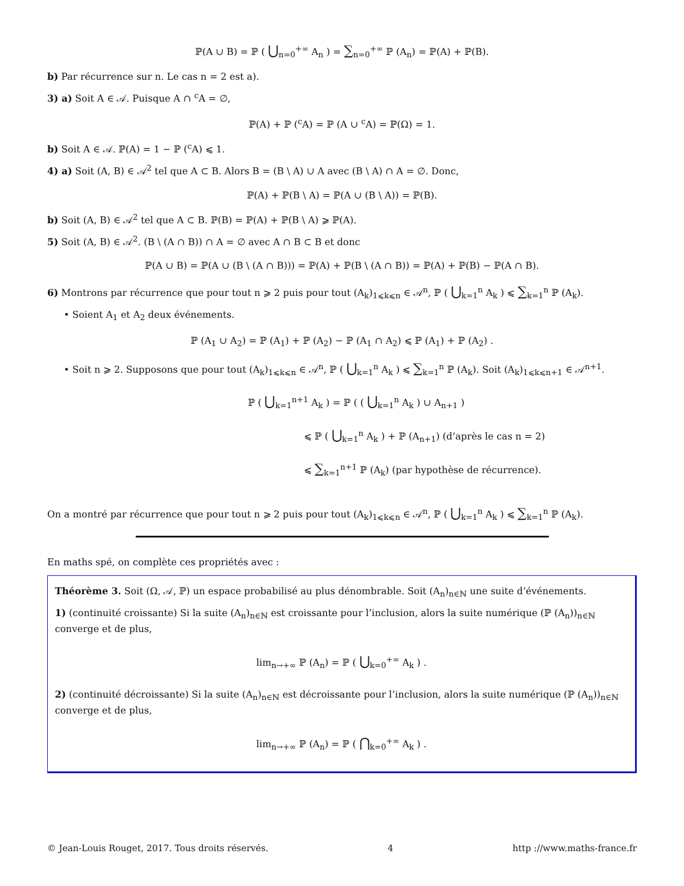ℙ(A ∪ B) = ℙ ( ⋃<sub>n=0</sub><sup>+∞</sup> A<sub>n</sub> ) = ∑<sub>n=0</sub><sup>+∞</sup> ℙ (A<sub>n</sub>) = ℙ(A) + ℙ(B).
b) Par récurrence sur n. Le cas n = 2 est a).
3) a) Soit A ∈ 𝒜. Puisque A ∩ <sup>c</sup>A = ∅,
ℙ(A) + ℙ (<sup>c</sup>A) = ℙ (A ∪ <sup>c</sup>A) = ℙ(Ω) = 1.
b) Soit A ∈ 𝒜. ℙ(A) = 1 − ℙ (<sup>c</sup>A) ⩽ 1.
4) a) Soit (A, B) ∈ 𝒜<sup>2</sup> tel que A ⊂ B. Alors B = (B \ A) ∪ A avec (B \ A) ∩ A = ∅. Donc,
ℙ(A) + ℙ(B \ A) = ℙ(A ∪ (B \ A)) = ℙ(B).
b) Soit (A, B) ∈ 𝒜<sup>2</sup> tel que A ⊂ B. ℙ(B) = ℙ(A) + ℙ(B \ A) ⩾ ℙ(A).
5) Soit (A, B) ∈ 𝒜<sup>2</sup>. (B \ (A ∩ B)) ∩ A = ∅ avec A ∩ B ⊂ B et donc
ℙ(A ∪ B) = ℙ(A ∪ (B \ (A ∩ B))) = ℙ(A) + ℙ(B \ (A ∩ B)) = ℙ(A) + ℙ(B) − ℙ(A ∩ B).
6) Montrons par récurrence que pour tout n ⩾ 2 puis pour tout (A<sub>k</sub>)<sub>1⩽k⩽n</sub> ∈ 𝒜<sup>n</sup>, ℙ ( ⋃<sub>k=1</sub><sup>n</sup> A<sub>k</sub> ) ⩽ ∑<sub>k=1</sub><sup>n</sup> ℙ (A<sub>k</sub>).
• Soient A<sub>1</sub> et A<sub>2</sub> deux événements.
ℙ (A<sub>1</sub> ∪ A<sub>2</sub>) = ℙ (A<sub>1</sub>) + ℙ (A<sub>2</sub>) − ℙ (A<sub>1</sub> ∩ A<sub>2</sub>) ⩽ ℙ (A<sub>1</sub>) + ℙ (A<sub>2</sub>) .
• Soit n ⩾ 2. Supposons que pour tout (A<sub>k</sub>)<sub>1⩽k⩽n</sub> ∈ 𝒜<sup>n</sup>, ℙ ( ⋃<sub>k=1</sub><sup>n</sup> A<sub>k</sub> ) ⩽ ∑<sub>k=1</sub><sup>n</sup> ℙ (A<sub>k</sub>). Soit (A<sub>k</sub>)<sub>1⩽k⩽n+1</sub> ∈ 𝒜<sup>n+1</sup>.
ℙ ( ⋃<sub>k=1</sub><sup>n+1</sup> A<sub>k</sub> ) = ℙ ( ( ⋃<sub>k=1</sub><sup>n</sup> A<sub>k</sub> ) ∪ A<sub>n+1</sub> )
⩽ ℙ ( ⋃<sub>k=1</sub><sup>n</sup> A<sub>k</sub> ) + ℙ (A<sub>n+1</sub>) (d’après le cas n = 2)
⩽ ∑<sub>k=1</sub><sup>n+1</sup> ℙ (A<sub>k</sub>) (par hypothèse de récurrence).
On a montré par récurrence que pour tout n ⩾ 2 puis pour tout (A<sub>k</sub>)<sub>1⩽k⩽n</sub> ∈ 𝒜<sup>n</sup>, ℙ ( ⋃<sub>k=1</sub><sup>n</sup> A<sub>k</sub> ) ⩽ ∑<sub>k=1</sub><sup>n</sup> ℙ (A<sub>k</sub>).
En maths spé, on complète ces propriétés avec :
Théorème 3. Soit (Ω, 𝒜, ℙ) un espace probabilisé au plus dénombrable. Soit (A<sub>n</sub>)<sub>n∈ℕ</sub> une suite d’événements.
1) (continuité croissante) Si la suite (A<sub>n</sub>)<sub>n∈ℕ</sub> est croissante pour l’inclusion, alors la suite numérique (ℙ (A<sub>n</sub>))<sub>n∈ℕ</sub> converge et de plus,
lim<sub>n→+∞</sub> ℙ (A<sub>n</sub>) = ℙ ( ⋃<sub>k=0</sub><sup>+∞</sup> A<sub>k</sub> ) .
2) (continuité décroissante) Si la suite (A<sub>n</sub>)<sub>n∈ℕ</sub> est décroissante pour l’inclusion, alors la suite numérique (ℙ (A<sub>n</sub>))<sub>n∈ℕ</sub> converge et de plus,
lim<sub>n→+∞</sub> ℙ (A<sub>n</sub>) = ℙ ( ⋂<sub>k=0</sub><sup>+∞</sup> A<sub>k</sub> ) .
© Jean-Louis Rouget, 2017. Tous droits réservés. 4 http ://www.maths-france.fr